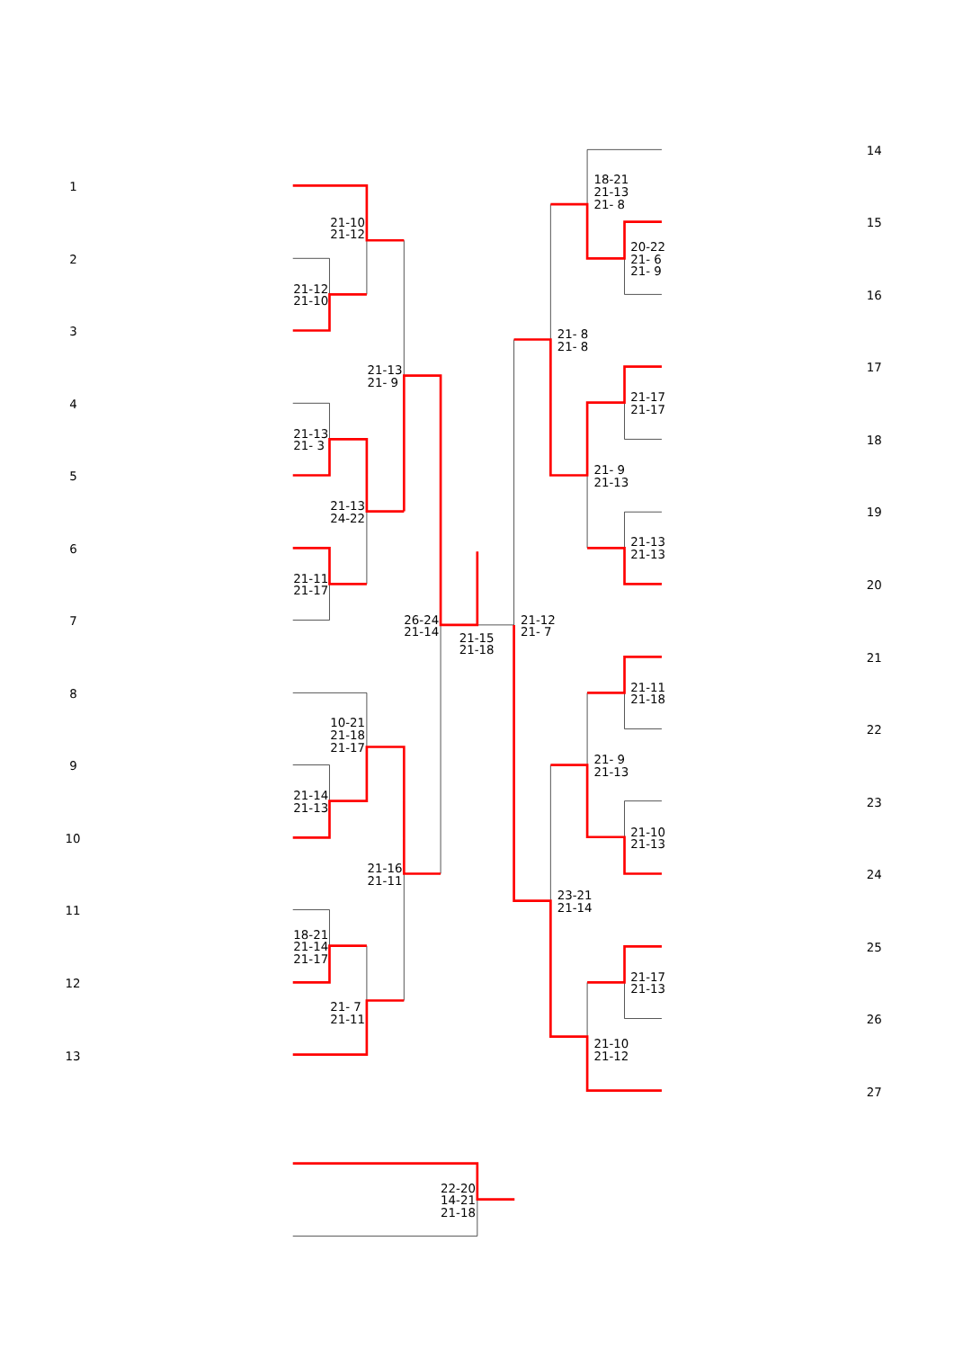1
2
3
4
5
6
7
8
9
10
11
12
13
21-10
21-12
21-12
21-10
21-13
21- 9
21-13
21- 3
21-13
24-22
21-11
21-17
26-24
21-14
21-15
21-18
10-21
21-18
21-17
21-14
21-13
21-16
21-11
18-21
21-14
21-17
21- 7
21-11
18-21
21-13
21- 8
20-22
21- 6
21- 9
21- 8
21- 8
21-17
21-17
21- 9
21-13
21-13
21-13
21-12
21- 7
21-11
21-18
21- 9
21-13
21-10
21-13
23-21
21-14
21-17
21-13
21-10
21-12
14
15
16
17
18
19
20
21
22
23
24
25
26
27
22-20
14-21
21-18